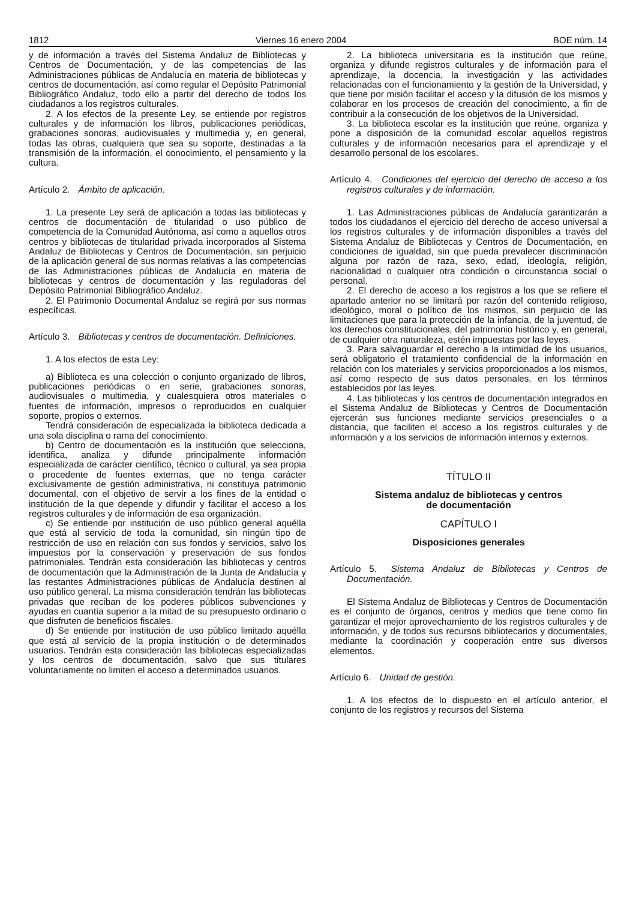1812 Viernes 16 enero 2004 BOE núm. 14
y de información a través del Sistema Andaluz de Bibliotecas y Centros de Documentación, y de las competencias de las Administraciones públicas de Andalucía en materia de bibliotecas y centros de documentación, así como regular el Depósito Patrimonial Bibliográfico Andaluz, todo ello a partir del derecho de todos los ciudadanos a los registros culturales.
2. A los efectos de la presente Ley, se entiende por registros culturales y de información los libros, publicaciones periódicas, grabaciones sonoras, audiovisuales y multimedia y, en general, todas las obras, cualquiera que sea su soporte, destinadas a la transmisión de la información, el conocimiento, el pensamiento y la cultura.
Artículo 2. Ámbito de aplicación.
1. La presente Ley será de aplicación a todas las bibliotecas y centros de documentación de titularidad o uso público de competencia de la Comunidad Autónoma, así como a aquellos otros centros y bibliotecas de titularidad privada incorporados al Sistema Andaluz de Bibliotecas y Centros de Documentación, sin perjuicio de la aplicación general de sus normas relativas a las competencias de las Administraciones públicas de Andalucía en materia de bibliotecas y centros de documentación y las reguladoras del Depósito Patrimonial Bibliográfico Andaluz.
2. El Patrimonio Documental Andaluz se regirá por sus normas específicas.
Artículo 3. Bibliotecas y centros de documentación. Definiciones.
1. A los efectos de esta Ley:
a) Biblioteca es una colección o conjunto organizado de libros, publicaciones periódicas o en serie, grabaciones sonoras, audiovisuales o multimedia, y cualesquiera otros materiales o fuentes de información, impresos o reproducidos en cualquier soporte, propios o externos.
Tendrá consideración de especializada la biblioteca dedicada a una sola disciplina o rama del conocimiento.
b) Centro de documentación es la institución que selecciona, identifica, analiza y difunde principalmente información especializada de carácter científico, técnico o cultural, ya sea propia o procedente de fuentes externas, que no tenga carácter exclusivamente de gestión administrativa, ni constituya patrimonio documental, con el objetivo de servir a los fines de la entidad o institución de la que depende y difundir y facilitar el acceso a los registros culturales y de información de esa organización.
c) Se entiende por institución de uso público general aquélla que está al servicio de toda la comunidad, sin ningún tipo de restricción de uso en relación con sus fondos y servicios, salvo los impuestos por la conservación y preservación de sus fondos patrimoniales. Tendrán esta consideración las bibliotecas y centros de documentación que la Administración de la Junta de Andalucía y las restantes Administraciones públicas de Andalucía destinen al uso público general. La misma consideración tendrán las bibliotecas privadas que reciban de los poderes públicos subvenciones y ayudas en cuantía superior a la mitad de su presupuesto ordinario o que disfruten de beneficios fiscales.
d) Se entiende por institución de uso público limitado aquélla que está al servicio de la propia institución o de determinados usuarios. Tendrán esta consideración las bibliotecas especializadas y los centros de documentación, salvo que sus titulares voluntariamente no limiten el acceso a determinados usuarios.
2. La biblioteca universitaria es la institución que reúne, organiza y difunde registros culturales y de información para el aprendizaje, la docencia, la investigación y las actividades relacionadas con el funcionamiento y la gestión de la Universidad, y que tiene por misión facilitar el acceso y la difusión de los mismos y colaborar en los procesos de creación del conocimiento, a fin de contribuir a la consecución de los objetivos de la Universidad.
3. La biblioteca escolar es la institución que reúne, organiza y pone a disposición de la comunidad escolar aquellos registros culturales y de información necesarios para el aprendizaje y el desarrollo personal de los escolares.
Artículo 4. Condiciones del ejercicio del derecho de acceso a los registros culturales y de información.
1. Las Administraciones públicas de Andalucía garantizarán a todos los ciudadanos el ejercicio del derecho de acceso universal a los registros culturales y de información disponibles a través del Sistema Andaluz de Bibliotecas y Centros de Documentación, en condiciones de igualdad, sin que pueda prevalecer discriminación alguna por razón de raza, sexo, edad, ideología, religión, nacionalidad o cualquier otra condición o circunstancia social o personal.
2. El derecho de acceso a los registros a los que se refiere el apartado anterior no se limitará por razón del contenido religioso, ideológico, moral o político de los mismos, sin perjuicio de las limitaciones que para la protección de la infancia, de la juventud, de los derechos constitucionales, del patrimonio histórico y, en general, de cualquier otra naturaleza, estén impuestas por las leyes.
3. Para salvaguardar el derecho a la intimidad de los usuarios, será obligatorio el tratamiento confidencial de la información en relación con los materiales y servicios proporcionados a los mismos, así como respecto de sus datos personales, en los términos establecidos por las leyes.
4. Las bibliotecas y los centros de documentación integrados en el Sistema Andaluz de Bibliotecas y Centros de Documentación ejercerán sus funciones mediante servicios presenciales o a distancia, que faciliten el acceso a los registros culturales y de información y a los servicios de información internos y externos.
TÍTULO II
Sistema andaluz de bibliotecas y centros
de documentación
CAPÍTULO I
Disposiciones generales
Artículo 5. Sistema Andaluz de Bibliotecas y Centros de Documentación.
El Sistema Andaluz de Bibliotecas y Centros de Documentación es el conjunto de órganos, centros y medios que tiene como fin garantizar el mejor aprovechamiento de los registros culturales y de información, y de todos sus recursos bibliotecarios y documentales, mediante la coordinación y cooperación entre sus diversos elementos.
Artículo 6. Unidad de gestión.
1. A los efectos de lo dispuesto en el artículo anterior, el conjunto de los registros y recursos del Sistema